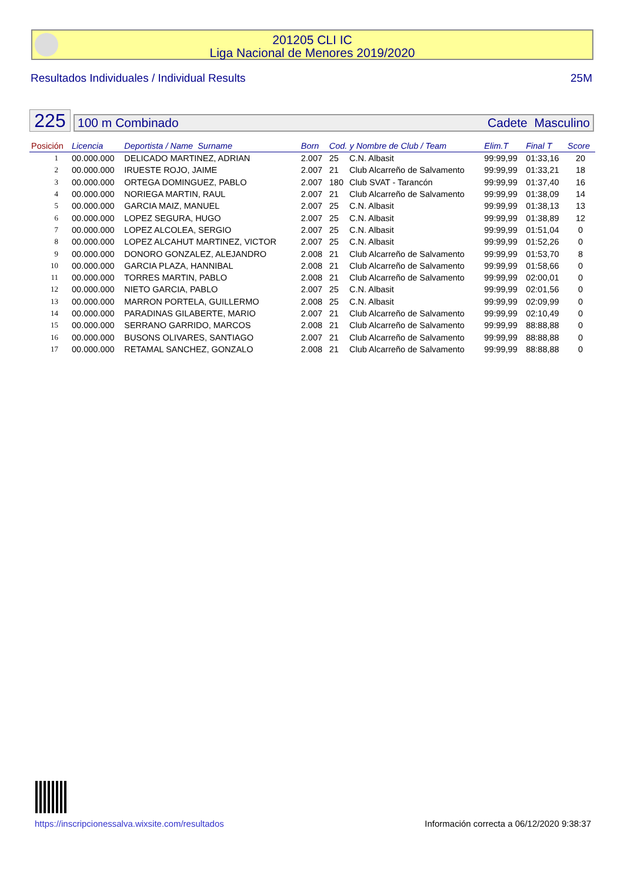201205 CLI IC
Liga Nacional de Menores 2019/2020
Resultados Individuales / Individual Results 25M
225
100 m Combinado Cadete Masculino
| Posición | Licencia | Deportista / Name Surname | Born | Cod. y Nombre de Club / Team | | Elim.T | Final T | Score |
| --- | --- | --- | --- | --- | --- | --- | --- | --- |
| 1 | 00.000.000 | DELICADO MARTINEZ, ADRIAN | 2.007 | 25 | C.N. Albasit | 99:99,99 | 01:33,16 | 20 |
| 2 | 00.000.000 | IRUESTE ROJO, JAIME | 2.007 | 21 | Club Alcarreño de Salvamento | 99:99,99 | 01:33,21 | 18 |
| 3 | 00.000.000 | ORTEGA DOMINGUEZ, PABLO | 2.007 | 180 | Club SVAT - Tarancón | 99:99,99 | 01:37,40 | 16 |
| 4 | 00.000.000 | NORIEGA MARTIN, RAUL | 2.007 | 21 | Club Alcarreño de Salvamento | 99:99,99 | 01:38,09 | 14 |
| 5 | 00.000.000 | GARCIA MAIZ, MANUEL | 2.007 | 25 | C.N. Albasit | 99:99,99 | 01:38,13 | 13 |
| 6 | 00.000.000 | LOPEZ SEGURA, HUGO | 2.007 | 25 | C.N. Albasit | 99:99,99 | 01:38,89 | 12 |
| 7 | 00.000.000 | LOPEZ ALCOLEA, SERGIO | 2.007 | 25 | C.N. Albasit | 99:99,99 | 01:51,04 | 0 |
| 8 | 00.000.000 | LOPEZ ALCAHUT MARTINEZ, VICTOR | 2.007 | 25 | C.N. Albasit | 99:99,99 | 01:52,26 | 0 |
| 9 | 00.000.000 | DONORO GONZALEZ, ALEJANDRO | 2.008 | 21 | Club Alcarreño de Salvamento | 99:99,99 | 01:53,70 | 8 |
| 10 | 00.000.000 | GARCIA PLAZA, HANNIBAL | 2.008 | 21 | Club Alcarreño de Salvamento | 99:99,99 | 01:58,66 | 0 |
| 11 | 00.000.000 | TORRES MARTIN, PABLO | 2.008 | 21 | Club Alcarreño de Salvamento | 99:99,99 | 02:00,01 | 0 |
| 12 | 00.000.000 | NIETO GARCIA, PABLO | 2.007 | 25 | C.N. Albasit | 99:99,99 | 02:01,56 | 0 |
| 13 | 00.000.000 | MARRON PORTELA, GUILLERMO | 2.008 | 25 | C.N. Albasit | 99:99,99 | 02:09,99 | 0 |
| 14 | 00.000.000 | PARADINAS GILABERTE, MARIO | 2.007 | 21 | Club Alcarreño de Salvamento | 99:99,99 | 02:10,49 | 0 |
| 15 | 00.000.000 | SERRANO GARRIDO, MARCOS | 2.008 | 21 | Club Alcarreño de Salvamento | 99:99,99 | 88:88,88 | 0 |
| 16 | 00.000.000 | BUSONS OLIVARES, SANTIAGO | 2.007 | 21 | Club Alcarreño de Salvamento | 99:99,99 | 88:88,88 | 0 |
| 17 | 00.000.000 | RETAMAL SANCHEZ, GONZALO | 2.008 | 21 | Club Alcarreño de Salvamento | 99:99,99 | 88:88,88 | 0 |
https://inscripcionessalva.wixsite.com/resultados Información correcta a 06/12/2020 9:38:37